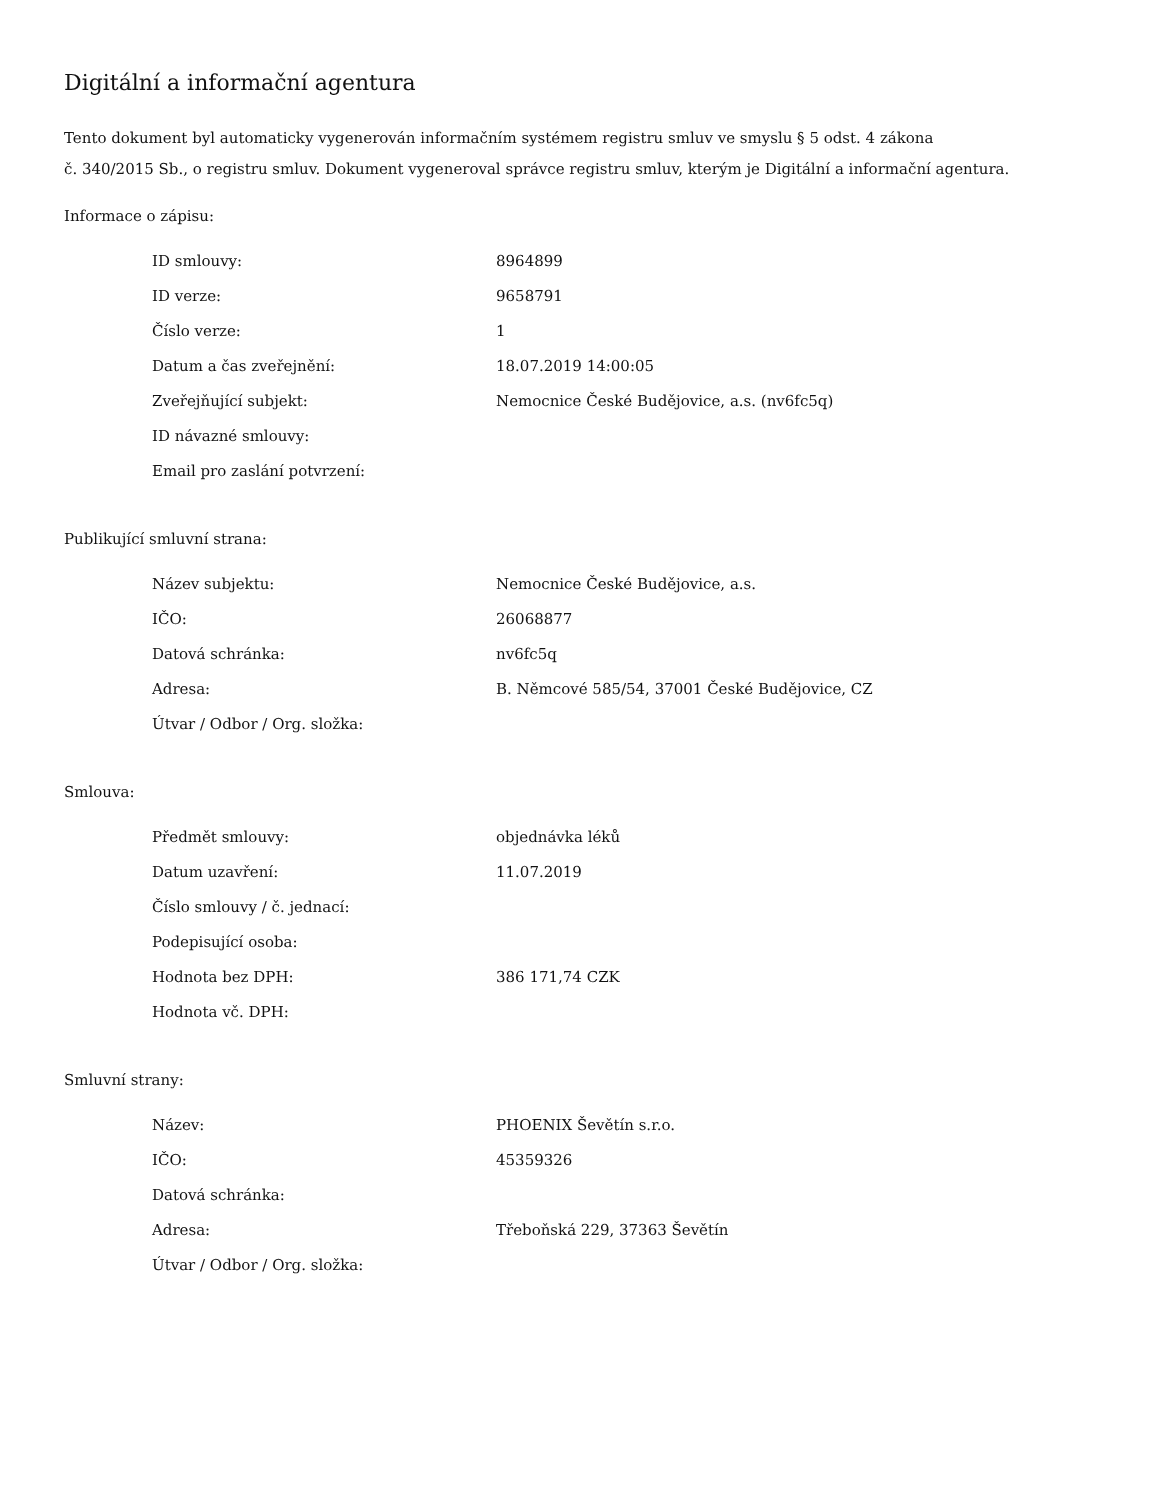Digitální a informační agentura
Tento dokument byl automaticky vygenerován informačním systémem registru smluv ve smyslu § 5 odst. 4 zákona
č. 340/2015 Sb., o registru smluv. Dokument vygeneroval správce registru smluv, kterým je Digitální a informační agentura.
Informace o zápisu:
| ID smlouvy: | 8964899 |
| ID verze: | 9658791 |
| Číslo verze: | 1 |
| Datum a čas zveřejnění: | 18.07.2019 14:00:05 |
| Zveřejňující subjekt: | Nemocnice České Budějovice, a.s. (nv6fc5q) |
| ID návazné smlouvy: | |
| Email pro zaslání potvrzení: | |
Publikující smluvní strana:
| Název subjektu: | Nemocnice České Budějovice, a.s. |
| IČO: | 26068877 |
| Datová schránka: | nv6fc5q |
| Adresa: | B. Němcové 585/54, 37001 České Budějovice, CZ |
| Útvar / Odbor / Org. složka: | |
Smlouva:
| Předmět smlouvy: | objednávka léků |
| Datum uzavření: | 11.07.2019 |
| Číslo smlouvy / č. jednací: | |
| Podepisující osoba: | |
| Hodnota bez DPH: | 386 171,74 CZK |
| Hodnota vč. DPH: | |
Smluvní strany:
| Název: | PHOENIX Ševětín s.r.o. |
| IČO: | 45359326 |
| Datová schránka: | |
| Adresa: | Třeboňská 229, 37363 Ševětín |
| Útvar / Odbor / Org. složka: | |